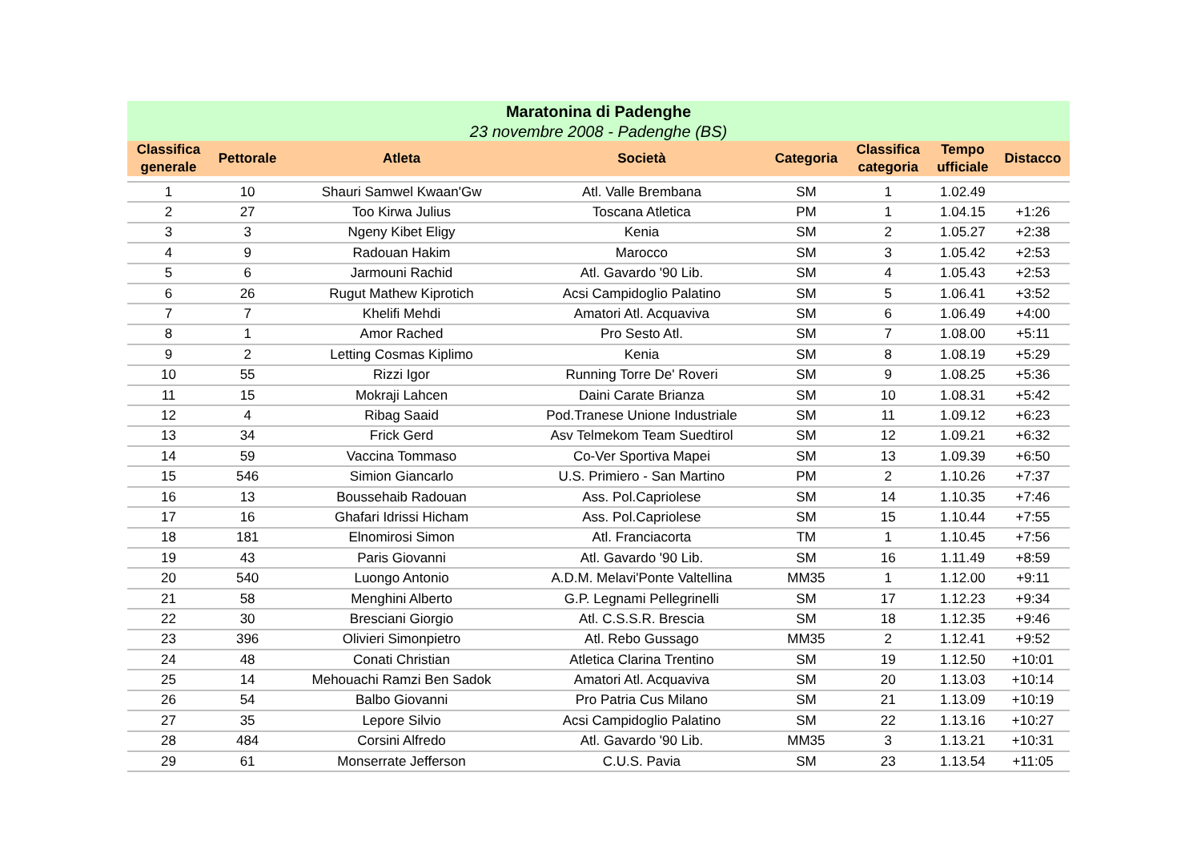| Maratonina di Padenghe | | | | | | | |
| --- | --- | --- | --- | --- | --- | --- | --- |
| 23 novembre 2008 - Padenghe (BS) | | | | | | | |
| Classifica generale | Pettorale | Atleta | Società | Categoria | Classifica categoria | Tempo ufficiale | Distacco |
| 1 | 10 | Shauri Samwel Kwaan'Gw | Atl. Valle Brembana | SM | 1 | 1.02.49 | |
| 2 | 27 | Too Kirwa Julius | Toscana Atletica | PM | 1 | 1.04.15 | +1:26 |
| 3 | 3 | Ngeny Kibet Eligy | Kenia | SM | 2 | 1.05.27 | +2:38 |
| 4 | 9 | Radouan Hakim | Marocco | SM | 3 | 1.05.42 | +2:53 |
| 5 | 6 | Jarmouni Rachid | Atl. Gavardo '90 Lib. | SM | 4 | 1.05.43 | +2:53 |
| 6 | 26 | Rugut Mathew Kiprotich | Acsi Campidoglio Palatino | SM | 5 | 1.06.41 | +3:52 |
| 7 | 7 | Khelifi Mehdi | Amatori Atl. Acquaviva | SM | 6 | 1.06.49 | +4:00 |
| 8 | 1 | Amor Rached | Pro Sesto Atl. | SM | 7 | 1.08.00 | +5:11 |
| 9 | 2 | Letting Cosmas Kiplimo | Kenia | SM | 8 | 1.08.19 | +5:29 |
| 10 | 55 | Rizzi Igor | Running Torre De' Roveri | SM | 9 | 1.08.25 | +5:36 |
| 11 | 15 | Mokraji Lahcen | Daini Carate Brianza | SM | 10 | 1.08.31 | +5:42 |
| 12 | 4 | Ribag Saaid | Pod.Tranese Unione Industriale | SM | 11 | 1.09.12 | +6:23 |
| 13 | 34 | Frick Gerd | Asv Telmekom Team Suedtirol | SM | 12 | 1.09.21 | +6:32 |
| 14 | 59 | Vaccina Tommaso | Co-Ver Sportiva Mapei | SM | 13 | 1.09.39 | +6:50 |
| 15 | 546 | Simion Giancarlo | U.S. Primiero - San Martino | PM | 2 | 1.10.26 | +7:37 |
| 16 | 13 | Boussehaib Radouan | Ass. Pol.Capriolese | SM | 14 | 1.10.35 | +7:46 |
| 17 | 16 | Ghafari Idrissi Hicham | Ass. Pol.Capriolese | SM | 15 | 1.10.44 | +7:55 |
| 18 | 181 | Elnomirosi Simon | Atl. Franciacorta | TM | 1 | 1.10.45 | +7:56 |
| 19 | 43 | Paris Giovanni | Atl. Gavardo '90 Lib. | SM | 16 | 1.11.49 | +8:59 |
| 20 | 540 | Luongo Antonio | A.D.M. Melavi'Ponte Valtellina | MM35 | 1 | 1.12.00 | +9:11 |
| 21 | 58 | Menghini Alberto | G.P. Legnami Pellegrinelli | SM | 17 | 1.12.23 | +9:34 |
| 22 | 30 | Bresciani Giorgio | Atl. C.S.S.R. Brescia | SM | 18 | 1.12.35 | +9:46 |
| 23 | 396 | Olivieri Simonpietro | Atl. Rebo Gussago | MM35 | 2 | 1.12.41 | +9:52 |
| 24 | 48 | Conati Christian | Atletica Clarina Trentino | SM | 19 | 1.12.50 | +10:01 |
| 25 | 14 | Mehouachi Ramzi Ben Sadok | Amatori Atl. Acquaviva | SM | 20 | 1.13.03 | +10:14 |
| 26 | 54 | Balbo Giovanni | Pro Patria Cus Milano | SM | 21 | 1.13.09 | +10:19 |
| 27 | 35 | Lepore Silvio | Acsi Campidoglio Palatino | SM | 22 | 1.13.16 | +10:27 |
| 28 | 484 | Corsini Alfredo | Atl. Gavardo '90 Lib. | MM35 | 3 | 1.13.21 | +10:31 |
| 29 | 61 | Monserrate Jefferson | C.U.S. Pavia | SM | 23 | 1.13.54 | +11:05 |